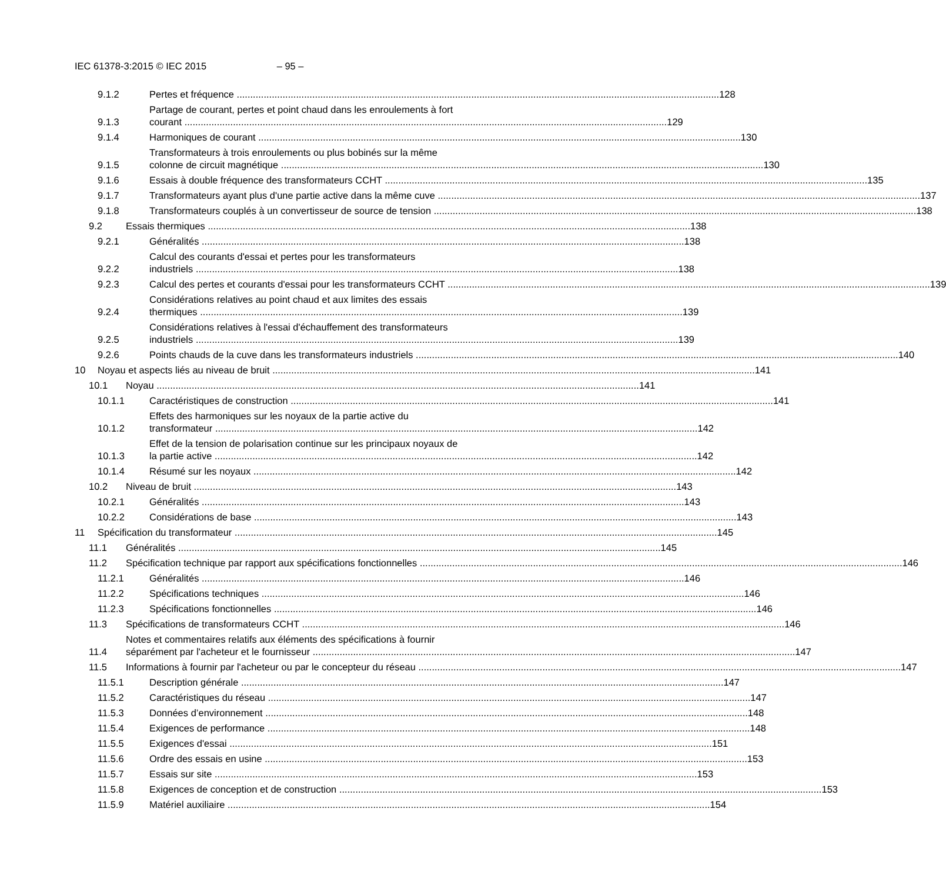IEC 61378-3:2015 © IEC 2015 – 95 –
9.1.2 Pertes et fréquence 128
9.1.3 Partage de courant, pertes et point chaud dans les enroulements à fort
courant 129
9.1.4 Harmoniques de courant 130
9.1.5 Transformateurs à trois enroulements ou plus bobinés sur la même
colonne de circuit magnétique 130
9.1.6 Essais à double fréquence des transformateurs CCHT 135
9.1.7 Transformateurs ayant plus d'une partie active dans la même cuve 137
9.1.8 Transformateurs couplés à un convertisseur de source de tension 138
9.2 Essais thermiques 138
9.2.1 Généralités 138
9.2.2 Calcul des courants d'essai et pertes pour les transformateurs
industriels 138
9.2.3 Calcul des pertes et courants d'essai pour les transformateurs CCHT 139
9.2.4 Considérations relatives au point chaud et aux limites des essais
thermiques 139
9.2.5 Considérations relatives à l'essai d'échauffement des transformateurs
industriels 139
9.2.6 Points chauds de la cuve dans les transformateurs industriels 140
10 Noyau et aspects liés au niveau de bruit 141
10.1 Noyau 141
10.1.1 Caractéristiques de construction 141
10.1.2 Effets des harmoniques sur les noyaux de la partie active du
transformateur 142
10.1.3 Effet de la tension de polarisation continue sur les principaux noyaux de
la partie active 142
10.1.4 Résumé sur les noyaux 142
10.2 Niveau de bruit 143
10.2.1 Généralités 143
10.2.2 Considérations de base 143
11 Spécification du transformateur 145
11.1 Généralités 145
11.2 Spécification technique par rapport aux spécifications fonctionnelles 146
11.2.1 Généralités 146
11.2.2 Spécifications techniques 146
11.2.3 Spécifications fonctionnelles 146
11.3 Spécifications de transformateurs CCHT 146
11.4 Notes et commentaires relatifs aux éléments des spécifications à fournir
séparément par l'acheteur et le fournisseur 147
11.5 Informations à fournir par l'acheteur ou par le concepteur du réseau 147
11.5.1 Description générale 147
11.5.2 Caractéristiques du réseau 147
11.5.3 Données d’environnement 148
11.5.4 Exigences de performance 148
11.5.5 Exigences d'essai 151
11.5.6 Ordre des essais en usine 153
11.5.7 Essais sur site 153
11.5.8 Exigences de conception et de construction 153
11.5.9 Matériel auxiliaire 154